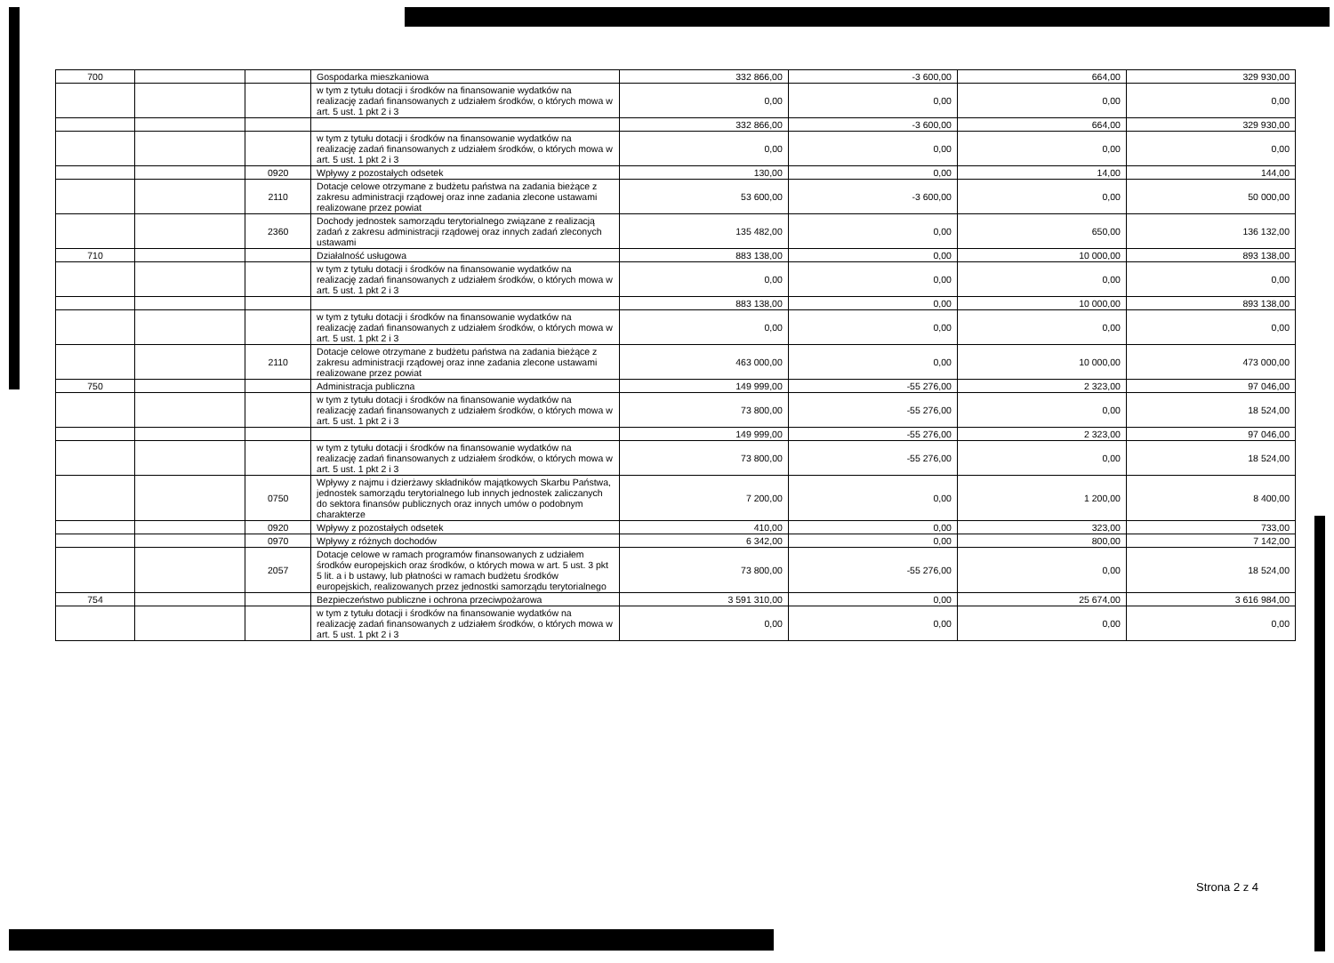| 700 | | | Gospodarka mieszkaniowa | 332 866,00 | -3 600,00 | 664,00 | 329 930,00 |
| | | | w tym z tytułu dotacji i środków na finansowanie wydatków na realizację zadań finansowanych z udziałem środków, o których mowa w art. 5 ust. 1 pkt 2 i 3 | 0,00 | 0,00 | 0,00 | 0,00 |
| | | | | 332 866,00 | -3 600,00 | 664,00 | 329 930,00 |
| | | | w tym z tytułu dotacji i środków na finansowanie wydatków na realizację zadań finansowanych z udziałem środków, o których mowa w art. 5 ust. 1 pkt 2 i 3 | 0,00 | 0,00 | 0,00 | 0,00 |
| | | 0920 | Wpływy z pozostałych odsetek | 130,00 | 0,00 | 14,00 | 144,00 |
| | | 2110 | Dotacje celowe otrzymane z budżetu państwa na zadania bieżące z zakresu administracji rządowej oraz inne zadania zlecone ustawami realizowane przez powiat | 53 600,00 | -3 600,00 | 0,00 | 50 000,00 |
| | | 2360 | Dochody jednostek samorządu terytorialnego związane z realizacją zadań z zakresu administracji rządowej oraz innych zadań zleconych ustawami | 135 482,00 | 0,00 | 650,00 | 136 132,00 |
| 710 | | | Działalność usługowa | 883 138,00 | 0,00 | 10 000,00 | 893 138,00 |
| | | | w tym z tytułu dotacji i środków na finansowanie wydatków na realizację zadań finansowanych z udziałem środków, o których mowa w art. 5 ust. 1 pkt 2 i 3 | 0,00 | 0,00 | 0,00 | 0,00 |
| | | | | 883 138,00 | 0,00 | 10 000,00 | 893 138,00 |
| | | | w tym z tytułu dotacji i środków na finansowanie wydatków na realizację zadań finansowanych z udziałem środków, o których mowa w art. 5 ust. 1 pkt 2 i 3 | 0,00 | 0,00 | 0,00 | 0,00 |
| | | 2110 | Dotacje celowe otrzymane z budżetu państwa na zadania bieżące z zakresu administracji rządowej oraz inne zadania zlecone ustawami realizowane przez powiat | 463 000,00 | 0,00 | 10 000,00 | 473 000,00 |
| 750 | | | Administracja publiczna | 149 999,00 | -55 276,00 | 2 323,00 | 97 046,00 |
| | | | w tym z tytułu dotacji i środków na finansowanie wydatków na realizację zadań finansowanych z udziałem środków, o których mowa w art. 5 ust. 1 pkt 2 i 3 | 73 800,00 | -55 276,00 | 0,00 | 18 524,00 |
| | | | | 149 999,00 | -55 276,00 | 2 323,00 | 97 046,00 |
| | | | w tym z tytułu dotacji i środków na finansowanie wydatków na realizację zadań finansowanych z udziałem środków, o których mowa w art. 5 ust. 1 pkt 2 i 3 | 73 800,00 | -55 276,00 | 0,00 | 18 524,00 |
| | | 0750 | Wpływy z najmu i dzierżawy składników majątkowych Skarbu Państwa, jednostek samorządu terytorialnego lub innych jednostek zaliczanych do sektora finansów publicznych oraz innych umów o podobnym charakterze | 7 200,00 | 0,00 | 1 200,00 | 8 400,00 |
| | | 0920 | Wpływy z pozostałych odsetek | 410,00 | 0,00 | 323,00 | 733,00 |
| | | 0970 | Wpływy z różnych dochodów | 6 342,00 | 0,00 | 800,00 | 7 142,00 |
| | | 2057 | Dotacje celowe w ramach programów finansowanych z udziałem środków europejskich oraz środków, o których mowa w art. 5 ust. 3 pkt 5 lit. a i b ustawy, lub płatności w ramach budżetu środków europejskich, realizowanych przez jednostki samorządu terytorialnego | 73 800,00 | -55 276,00 | 0,00 | 18 524,00 |
| 754 | | | Bezpieczeństwo publiczne i ochrona przeciwpożarowa | 3 591 310,00 | 0,00 | 25 674,00 | 3 616 984,00 |
| | | | w tym z tytułu dotacji i środków na finansowanie wydatków na realizację zadań finansowanych z udziałem środków, o których mowa w art. 5 ust. 1 pkt 2 i 3 | 0,00 | 0,00 | 0,00 | 0,00 |
Strona 2 z 4